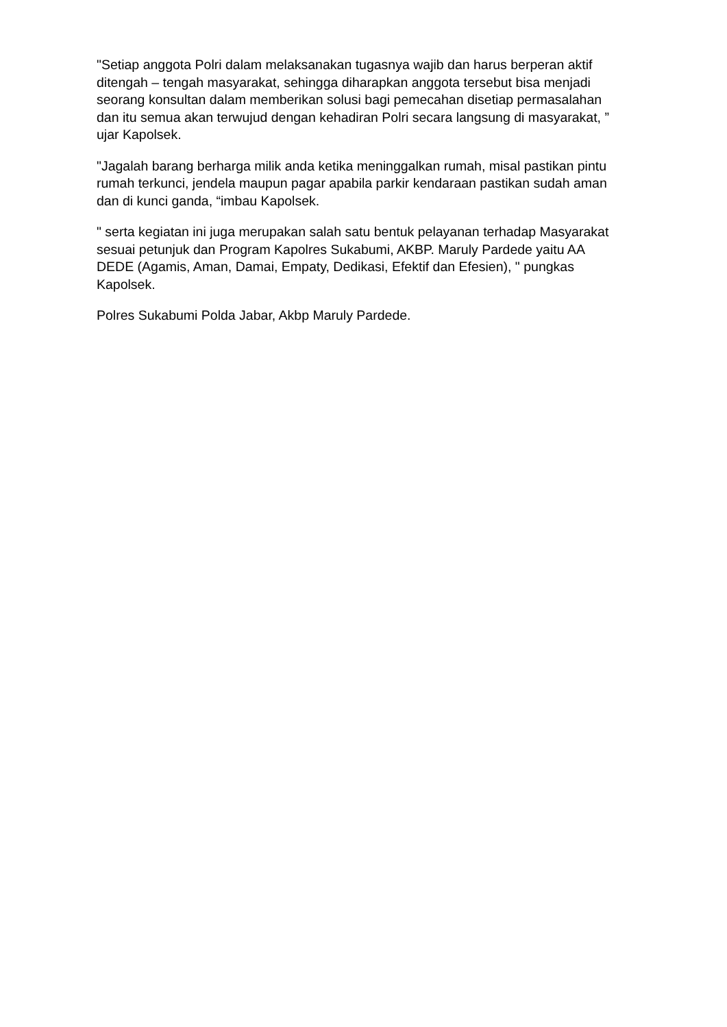"Setiap anggota Polri dalam melaksanakan tugasnya wajib dan harus berperan aktif ditengah – tengah masyarakat, sehingga diharapkan anggota tersebut bisa menjadi seorang konsultan dalam memberikan solusi bagi pemecahan disetiap permasalahan dan itu semua akan terwujud dengan kehadiran Polri secara langsung di masyarakat, ” ujar Kapolsek.
"Jagalah barang berharga milik anda ketika meninggalkan rumah, misal pastikan pintu rumah terkunci, jendela maupun pagar apabila parkir kendaraan pastikan sudah aman dan di kunci ganda, “imbau Kapolsek.
" serta kegiatan ini juga merupakan salah satu bentuk pelayanan terhadap Masyarakat sesuai petunjuk dan Program Kapolres Sukabumi, AKBP. Maruly Pardede yaitu AA DEDE (Agamis, Aman, Damai, Empaty, Dedikasi, Efektif dan Efesien), " pungkas Kapolsek.
Polres Sukabumi Polda Jabar, Akbp Maruly Pardede.